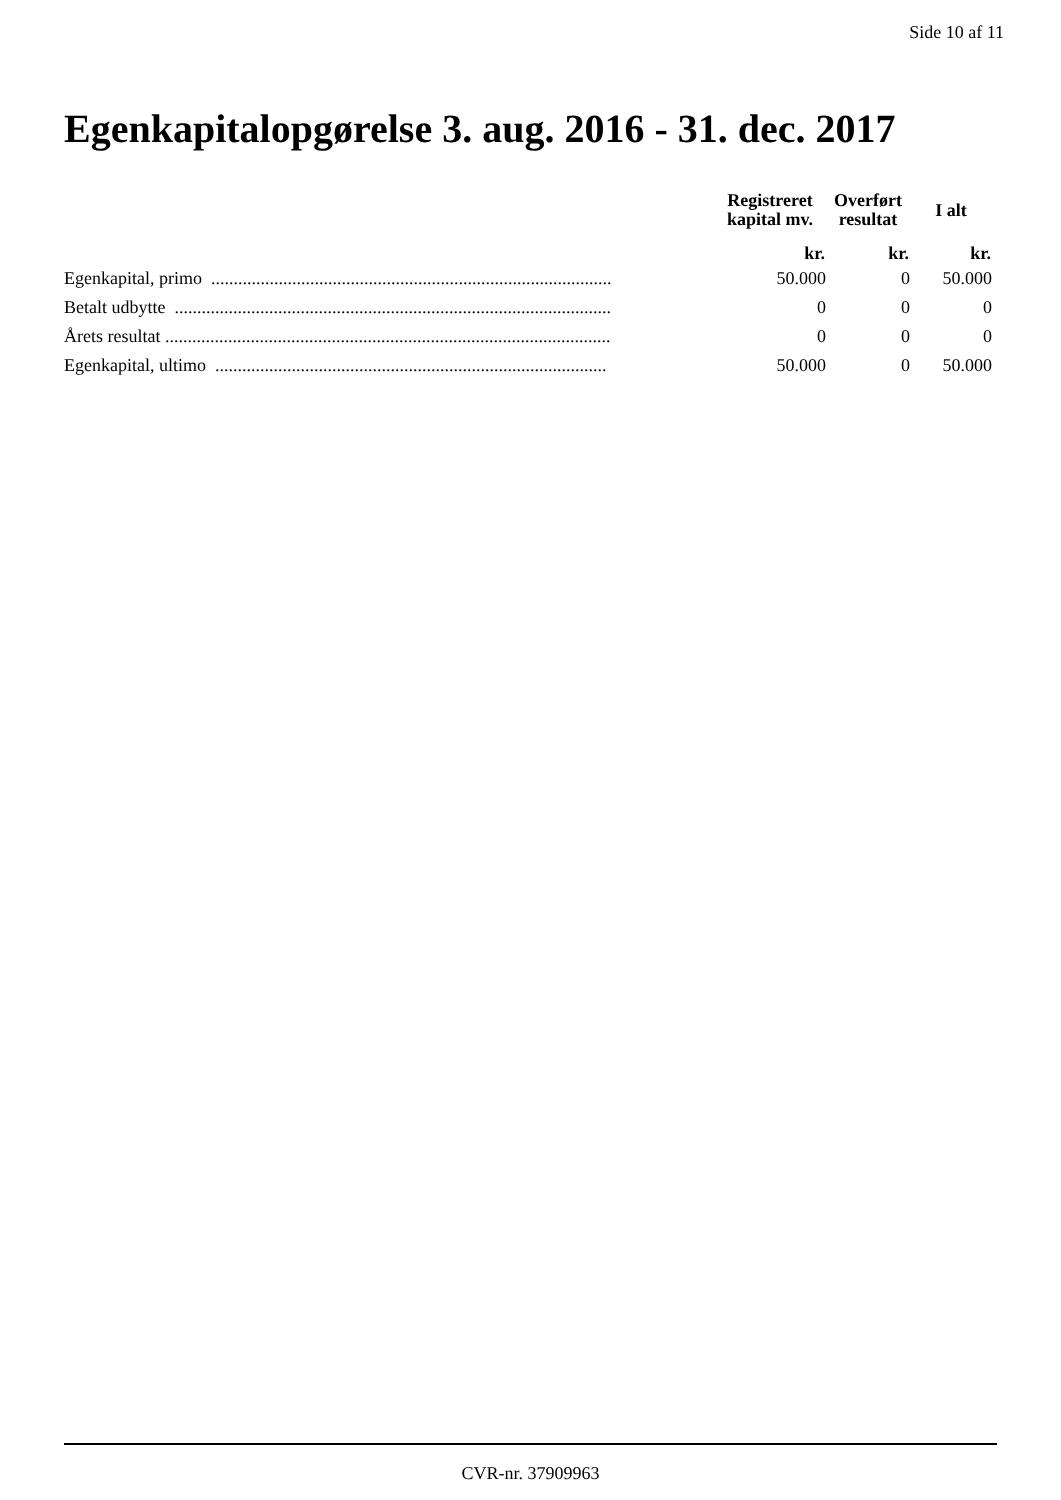Side 10 af 11
Egenkapitalopgørelse 3. aug. 2016 - 31. dec. 2017
| | Registreret kapital mv. | Overført resultat | I alt |
| --- | --- | --- | --- |
| | kr. | kr. | kr. |
| Egenkapital, primo ......................................................................................... | 50.000 | 0 | 50.000 |
| Betalt udbytte ................................................................................................. | 0 | 0 | 0 |
| Årets resultat ................................................................................................... | 0 | 0 | 0 |
| Egenkapital, ultimo ....................................................................................... | 50.000 | 0 | 50.000 |
CVR-nr. 37909963